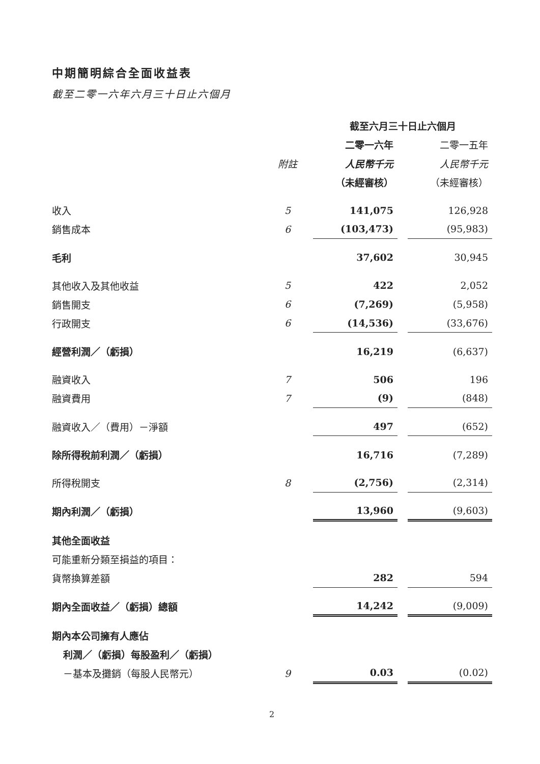中期簡明綜合全面收益表
截至二零一六年六月三十日止六個月
| | | | 截至六月三十日止六個月 | | |
| --- | --- | --- | --- | --- | --- |
| | | | 二零一六年 | | 二零一五年 |
| | 附註 | | 人民幣千元 | | 人民幣千元 |
| | | | （未經審核） | | （未經審核） |
| 收入 | 5 | | 141,075 | | 126,928 |
| 銷售成本 | 6 | | (103,473) | | (95,983) |
| 毛利 | | | 37,602 | | 30,945 |
| 其他收入及其他收益 | 5 | | 422 | | 2,052 |
| 銷售開支 | 6 | | (7,269) | | (5,958) |
| 行政開支 | 6 | | (14,536) | | (33,676) |
| 經營利潤／（虧損） | | | 16,219 | | (6,637) |
| 融資收入 | 7 | | 506 | | 196 |
| 融資費用 | 7 | | (9) | | (848) |
| 融資收入／（費用）－淨額 | | | 497 | | (652) |
| 除所得稅前利潤／（虧損） | | | 16,716 | | (7,289) |
| 所得稅開支 | 8 | | (2,756) | | (2,314) |
| 期內利潤／（虧損） | | | 13,960 | | (9,603) |
| 其他全面收益 | | | | | |
| 可能重新分類至損益的項目： | | | | | |
| 貨幣換算差額 | | | 282 | | 594 |
| 期內全面收益／（虧損）總額 | | | 14,242 | | (9,009) |
| 期內本公司擁有人應佔 | | | | | |
| 利潤／（虧損）每股盈利／（虧損） | | | | | |
| －基本及攤銷（每股人民幣元） | 9 | | 0.03 | | (0.02) |
2